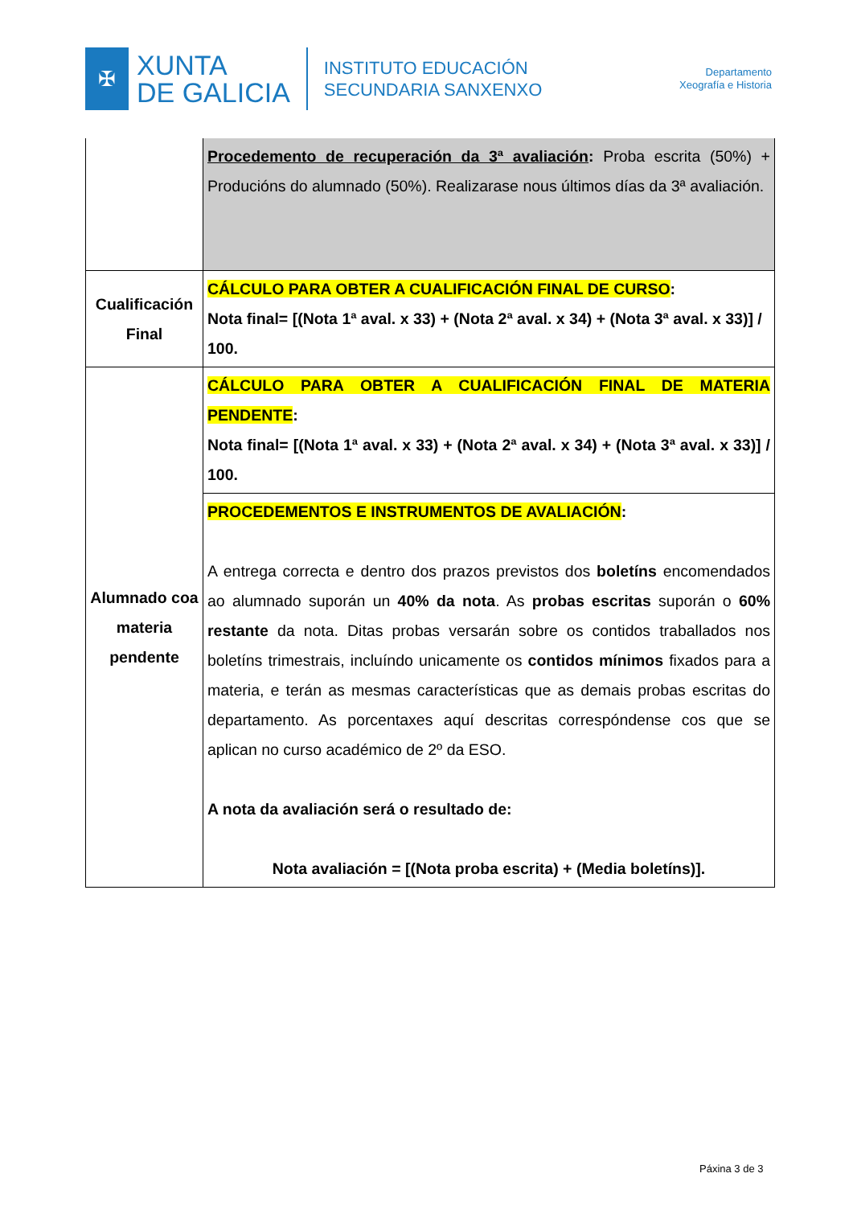✠
XUNTA
DE GALICIA
INSTITUTO EDUCACIÓN
SECUNDARIA SANXENXO
Departamento
Xeografía e Historia
| | Procedemento de recuperación da 3ª avaliación : Proba escrita (50%) + Producións do alumnado (50%). Realizarase nous últimos días da 3ª avaliación. |
| Cualificación Final | CÁLCULO PARA OBTER A CUALIFICACIÓN FINAL DE CURSO : Nota final= [(Nota 1ª aval. x 33) + (Nota 2ª aval. x 34) + (Nota 3ª aval. x 33)] / 100. |
| Alumnado coa materia pendente | CÁLCULO PARA OBTER A CUALIFICACIÓN FINAL DE MATERIA PENDENTE : Nota final= [(Nota 1ª aval. x 33) + (Nota 2ª aval. x 34) + (Nota 3ª aval. x 33)] / 100. |
| | PROCEDEMENTOS E INSTRUMENTOS DE AVALIACIÓN : A entrega correcta e dentro dos prazos previstos dos boletíns encomendados ao alumnado suporán un 40% da nota . As probas escritas suporán o 60% restante da nota. Ditas probas versarán sobre os contidos traballados nos boletíns trimestrais, incluíndo unicamente os contidos mínimos fixados para a materia, e terán as mesmas características que as demais probas escritas do departamento. As porcentaxes aquí descritas correspóndense cos que se aplican no curso académico de 2º da ESO. A nota da avaliación será o resultado de: Nota avaliación = [(Nota proba escrita) + (Media boletíns)]. |
Páxina 3 de 3